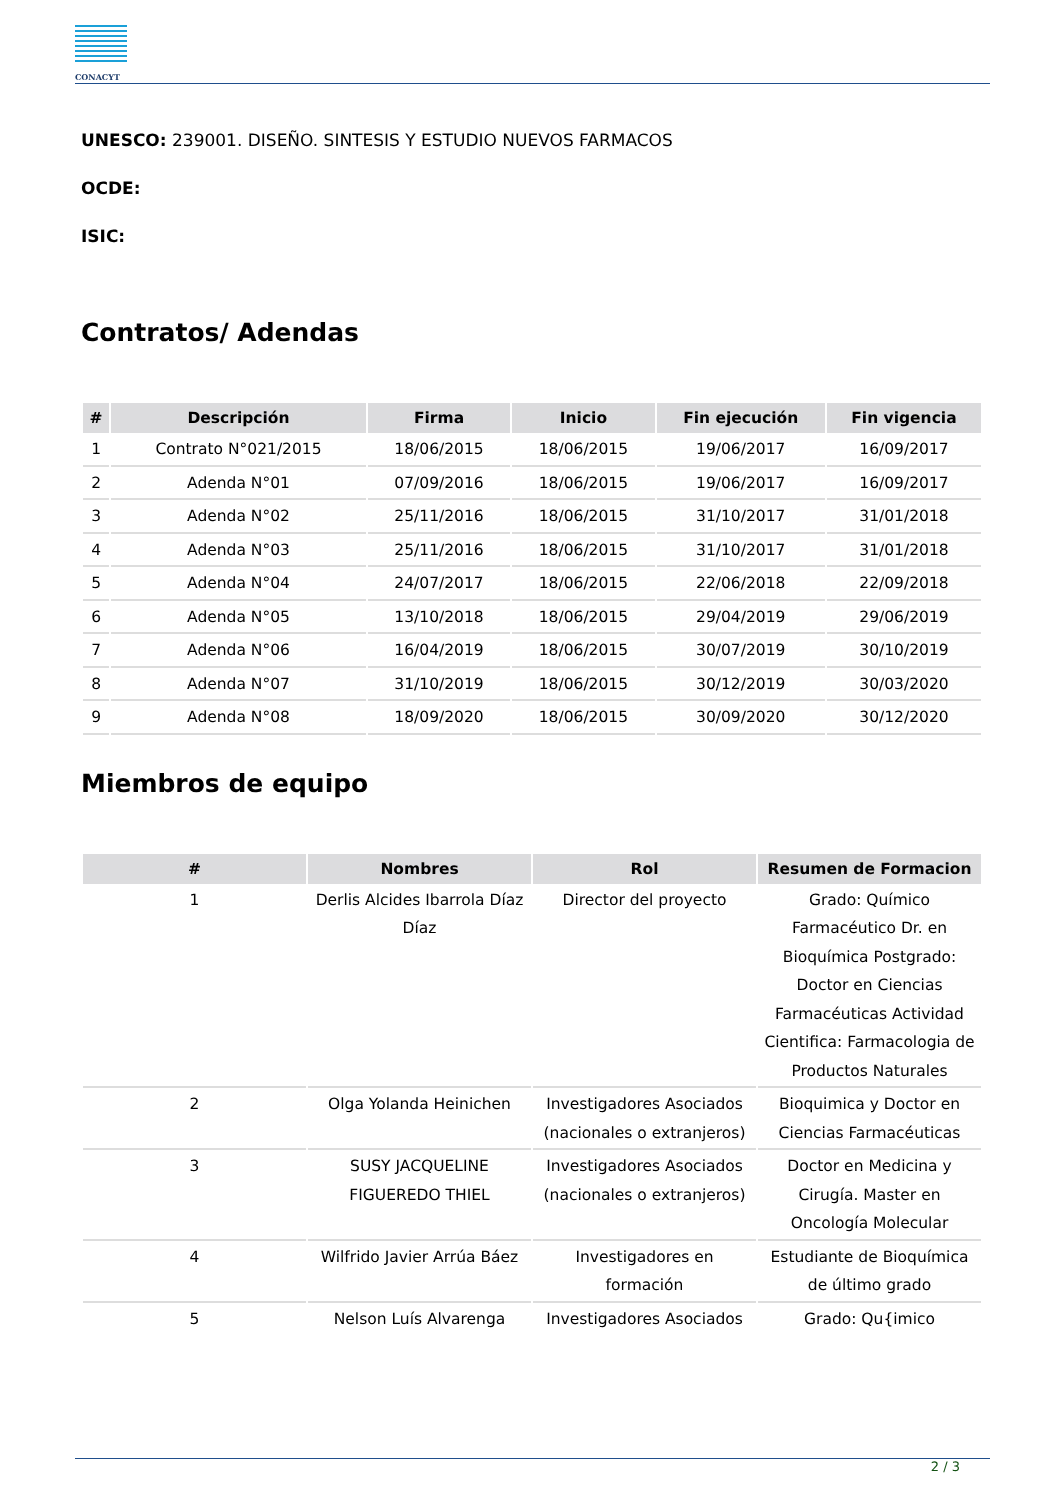CONACYT
UNESCO: 239001. DISEÑO. SINTESIS Y ESTUDIO NUEVOS FARMACOS
OCDE:
ISIC:
Contratos/ Adendas
| # | Descripción | Firma | Inicio | Fin ejecución | Fin vigencia |
| --- | --- | --- | --- | --- | --- |
| 1 | Contrato N°021/2015 | 18/06/2015 | 18/06/2015 | 19/06/2017 | 16/09/2017 |
| 2 | Adenda N°01 | 07/09/2016 | 18/06/2015 | 19/06/2017 | 16/09/2017 |
| 3 | Adenda N°02 | 25/11/2016 | 18/06/2015 | 31/10/2017 | 31/01/2018 |
| 4 | Adenda N°03 | 25/11/2016 | 18/06/2015 | 31/10/2017 | 31/01/2018 |
| 5 | Adenda N°04 | 24/07/2017 | 18/06/2015 | 22/06/2018 | 22/09/2018 |
| 6 | Adenda N°05 | 13/10/2018 | 18/06/2015 | 29/04/2019 | 29/06/2019 |
| 7 | Adenda N°06 | 16/04/2019 | 18/06/2015 | 30/07/2019 | 30/10/2019 |
| 8 | Adenda N°07 | 31/10/2019 | 18/06/2015 | 30/12/2019 | 30/03/2020 |
| 9 | Adenda N°08 | 18/09/2020 | 18/06/2015 | 30/09/2020 | 30/12/2020 |
Miembros de equipo
| # | Nombres | Rol | Resumen de Formacion |
| --- | --- | --- | --- |
| 1 | Derlis Alcides Ibarrola Díaz Díaz | Director del proyecto | Grado: Químico Farmacéutico Dr. en Bioquímica Postgrado: Doctor en Ciencias Farmacéuticas Actividad Cientifica: Farmacologia de Productos Naturales |
| 2 | Olga Yolanda Heinichen | Investigadores Asociados (nacionales o extranjeros) | Bioquimica y Doctor en Ciencias Farmacéuticas |
| 3 | SUSY JACQUELINE FIGUEREDO THIEL | Investigadores Asociados (nacionales o extranjeros) | Doctor en Medicina y Cirugía. Master en Oncología Molecular |
| 4 | Wilfrido Javier Arrúa Báez | Investigadores en formación | Estudiante de Bioquímica de último grado |
| 5 | Nelson Luís Alvarenga | Investigadores Asociados | Grado: Qu{imico |
2 / 3